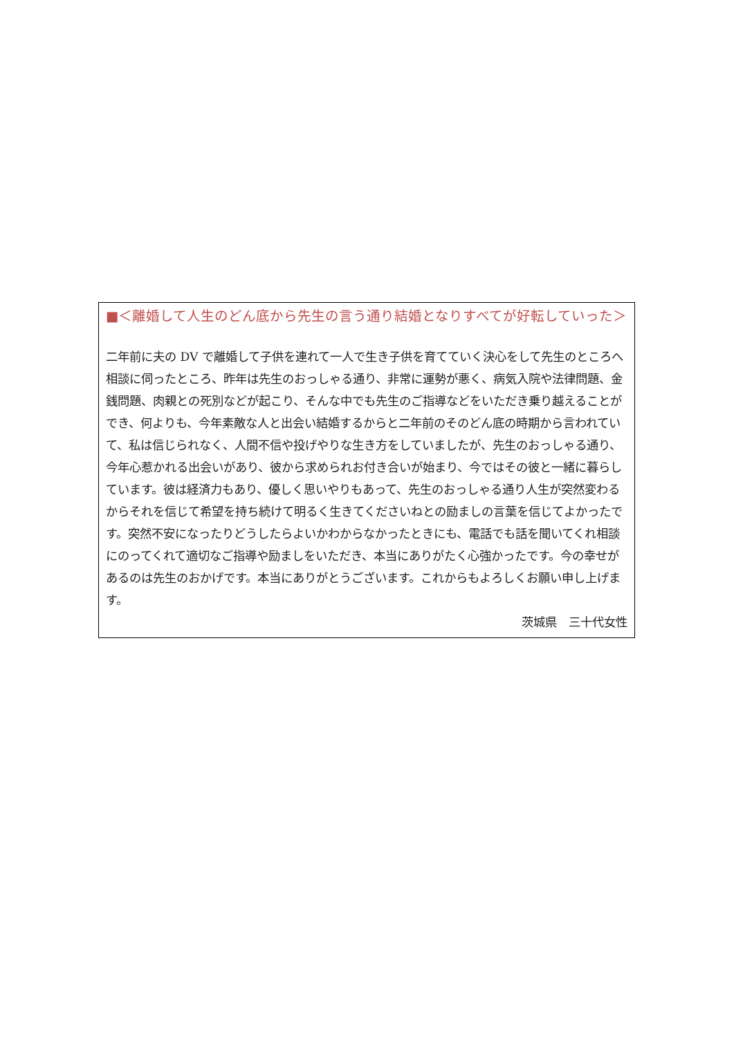■＜離婚して人生のどん底から先生の言う通り結婚となりすべてが好転していった＞
二年前に夫の DV で離婚して子供を連れて一人で生き子供を育てていく決心をして先生のところへ相談に伺ったところ、昨年は先生のおっしゃる通り、非常に運勢が悪く、病気入院や法律問題、金銭問題、肉親との死別などが起こり、そんな中でも先生のご指導などをいただき乗り越えることができ、何よりも、今年素敵な人と出会い結婚するからと二年前のそのどん底の時期から言われていて、私は信じられなく、人間不信や投げやりな生き方をしていましたが、先生のおっしゃる通り、今年心惹かれる出会いがあり、彼から求められお付き合いが始まり、今ではその彼と一緒に暮らしています。彼は経済力もあり、優しく思いやりもあって、先生のおっしゃる通り人生が突然変わるからそれを信じて希望を持ち続けて明るく生きてくださいねとの励ましの言葉を信じてよかったです。突然不安になったりどうしたらよいかわからなかったときにも、電話でも話を聞いてくれ相談にのってくれて適切なご指導や励ましをいただき、本当にありがたく心強かったです。今の幸せがあるのは先生のおかげです。本当にありがとうございます。これからもよろしくお願い申し上げます。
茨城県　三十代女性